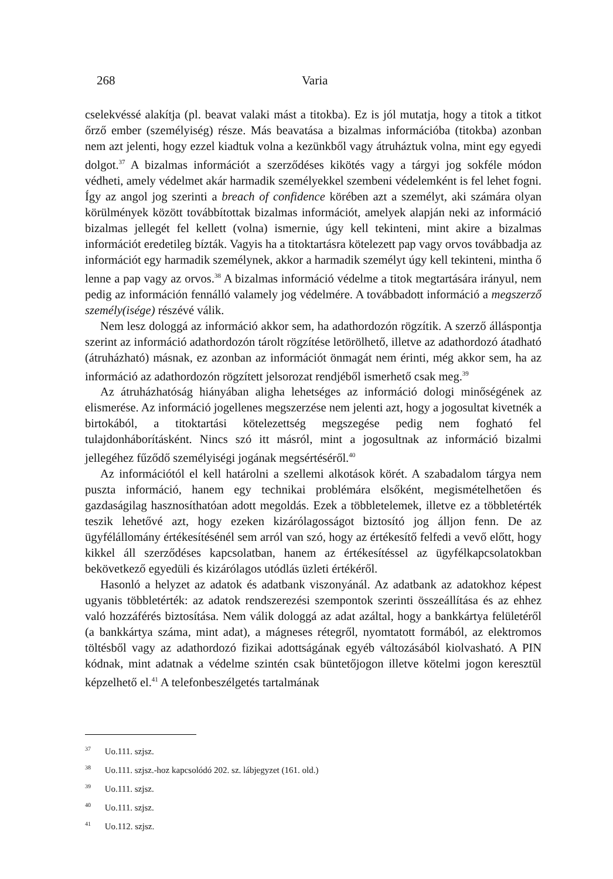268 Varia
cselekvéssé alakítja (pl. beavat valaki mást a titokba). Ez is jól mutatja, hogy a titok a titkot őrző ember (személyiség) része. Más beavatása a bizalmas információba (titokba) azonban nem azt jelenti, hogy ezzel kiadtuk volna a kezünkből vagy átruháztuk volna, mint egy egyedi dolgot.<sup>37</sup> A bizalmas információt a szerződéses kikötés vagy a tárgyi jog sokféle módon védheti, amely védelmet akár harmadik személyekkel szembeni védelemként is fel lehet fogni. Így az angol jog szerinti a breach of confidence körében azt a személyt, aki számára olyan körülmények között továbbítottak bizalmas információt, amelyek alapján neki az információ bizalmas jellegét fel kellett (volna) ismernie, úgy kell tekinteni, mint akire a bizalmas információt eredetileg bízták. Vagyis ha a titoktartásra kötelezett pap vagy orvos továbbadja az információt egy harmadik személynek, akkor a harmadik személyt úgy kell tekinteni, mintha ő lenne a pap vagy az orvos.<sup>38</sup> A bizalmas információ védelme a titok megtartására irányul, nem pedig az információn fennálló valamely jog védelmére. A továbbadott információ a megszerző személy(isége) részévé válik.
Nem lesz dologgá az információ akkor sem, ha adathordozón rögzítik. A szerző álláspontja szerint az információ adathordozón tárolt rögzítése letörölhető, illetve az adathordozó átadható (átruházható) másnak, ez azonban az információt önmagát nem érinti, még akkor sem, ha az információ az adathordozón rögzített jelsorozat rendjéből ismerhető csak meg.<sup>39</sup>
Az átruházhatóság hiányában aligha lehetséges az információ dologi minőségének az elismerése. Az információ jogellenes megszerzése nem jelenti azt, hogy a jogosultat kivetnék a birtokából, a titoktartási kötelezettség megszegése pedig nem fogható fel tulajdonháborításként. Nincs szó itt másról, mint a jogosultnak az információ bizalmi jellegéhez fűződő személyiségi jogának megsértéséről.<sup>40</sup>
Az információtól el kell határolni a szellemi alkotások körét. A szabadalom tárgya nem puszta információ, hanem egy technikai problémára elsőként, megismételhetően és gazdaságilag hasznosíthatóan adott megoldás. Ezek a többletelemek, illetve ez a többletérték teszik lehetővé azt, hogy ezeken kizárólagosságot biztosító jog álljon fenn. De az ügyfélállomány értékesítésénél sem arról van szó, hogy az értékesítő felfedi a vevő előtt, hogy kikkel áll szerződéses kapcsolatban, hanem az értékesítéssel az ügyfélkapcsolatokban bekövetkező egyedüli és kizárólagos utódlás üzleti értékéről.
Hasonló a helyzet az adatok és adatbank viszonyánál. Az adatbank az adatokhoz képest ugyanis többletérték: az adatok rendszerezési szempontok szerinti összeállítása és az ehhez való hozzáférés biztosítása. Nem válik dologgá az adat azáltal, hogy a bankkártya felületéről (a bankkártya száma, mint adat), a mágneses rétegről, nyomtatott formából, az elektromos töltésből vagy az adathordozó fizikai adottságának egyéb változásából kiolvasható. A PIN kódnak, mint adatnak a védelme szintén csak büntetőjogon illetve kötelmi jogon keresztül képzelhető el.<sup>41</sup> A telefonbeszélgetés tartalmának
<sup>37</sup> Uo.111. szjsz.
<sup>38</sup> Uo.111. szjsz.-hoz kapcsolódó 202. sz. lábjegyzet (161. old.)
<sup>39</sup> Uo.111. szjsz.
<sup>40</sup> Uo.111. szjsz.
<sup>41</sup> Uo.112. szjsz.